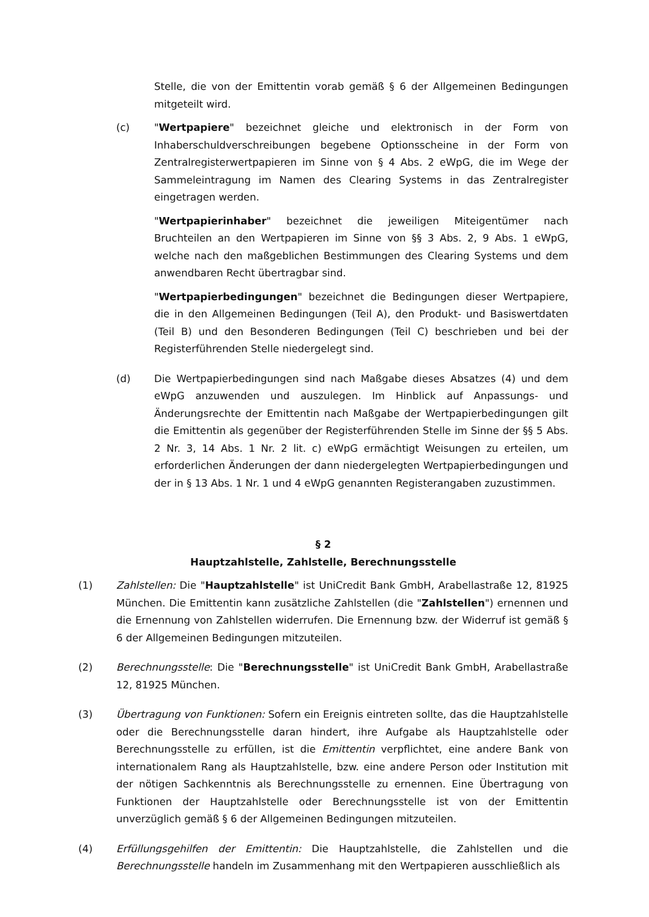Stelle, die von der Emittentin vorab gemäß § 6 der Allgemeinen Bedingungen mitgeteilt wird.
(c) "Wertpapiere" bezeichnet gleiche und elektronisch in der Form von Inhaberschuldverschreibungen begebene Optionsscheine in der Form von Zentralregisterwertpapieren im Sinne von § 4 Abs. 2 eWpG, die im Wege der Sammeleintragung im Namen des Clearing Systems in das Zentralregister eingetragen werden.
"Wertpapierinhaber" bezeichnet die jeweiligen Miteigentümer nach Bruchteilen an den Wertpapieren im Sinne von §§ 3 Abs. 2, 9 Abs. 1 eWpG, welche nach den maßgeblichen Bestimmungen des Clearing Systems und dem anwendbaren Recht übertragbar sind.
"Wertpapierbedingungen" bezeichnet die Bedingungen dieser Wertpapiere, die in den Allgemeinen Bedingungen (Teil A), den Produkt- und Basiswertdaten (Teil B) und den Besonderen Bedingungen (Teil C) beschrieben und bei der Registerführenden Stelle niedergelegt sind.
(d) Die Wertpapierbedingungen sind nach Maßgabe dieses Absatzes (4) und dem eWpG anzuwenden und auszulegen. Im Hinblick auf Anpassungs- und Änderungsrechte der Emittentin nach Maßgabe der Wertpapierbedingungen gilt die Emittentin als gegenüber der Registerführenden Stelle im Sinne der §§ 5 Abs. 2 Nr. 3, 14 Abs. 1 Nr. 2 lit. c) eWpG ermächtigt Weisungen zu erteilen, um erforderlichen Änderungen der dann niedergelegten Wertpapierbedingungen und der in § 13 Abs. 1 Nr. 1 und 4 eWpG genannten Registerangaben zuzustimmen.
§ 2
Hauptzahlstelle, Zahlstelle, Berechnungsstelle
(1) Zahlstellen: Die "Hauptzahlstelle" ist UniCredit Bank GmbH, Arabellastraße 12, 81925 München. Die Emittentin kann zusätzliche Zahlstellen (die "Zahlstellen") ernennen und die Ernennung von Zahlstellen widerrufen. Die Ernennung bzw. der Widerruf ist gemäß § 6 der Allgemeinen Bedingungen mitzuteilen.
(2) Berechnungsstelle: Die "Berechnungsstelle" ist UniCredit Bank GmbH, Arabellastraße 12, 81925 München.
(3) Übertragung von Funktionen: Sofern ein Ereignis eintreten sollte, das die Hauptzahlstelle oder die Berechnungsstelle daran hindert, ihre Aufgabe als Hauptzahlstelle oder Berechnungsstelle zu erfüllen, ist die Emittentin verpflichtet, eine andere Bank von internationalem Rang als Hauptzahlstelle, bzw. eine andere Person oder Institution mit der nötigen Sachkenntnis als Berechnungsstelle zu ernennen. Eine Übertragung von Funktionen der Hauptzahlstelle oder Berechnungsstelle ist von der Emittentin unverzüglich gemäß § 6 der Allgemeinen Bedingungen mitzuteilen.
(4) Erfüllungsgehilfen der Emittentin: Die Hauptzahlstelle, die Zahlstellen und die Berechnungsstelle handeln im Zusammenhang mit den Wertpapieren ausschließlich als